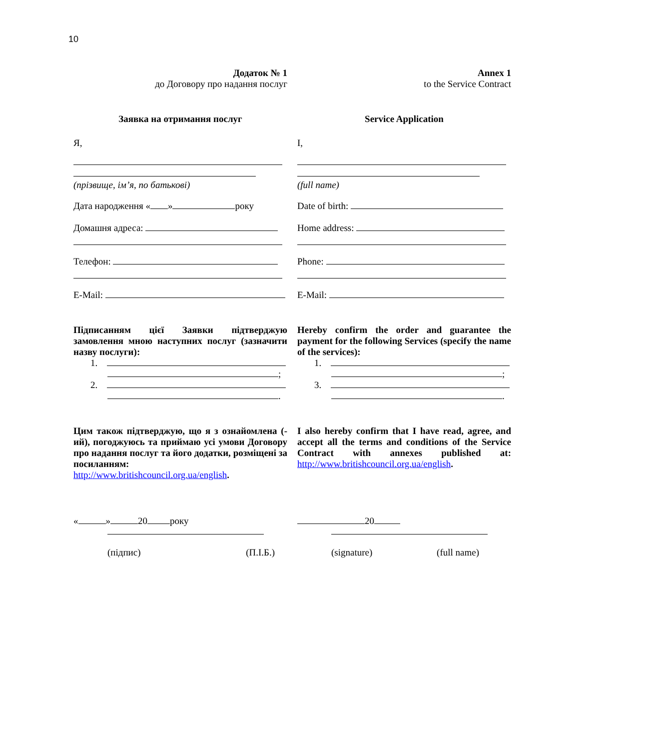10
Додаток № 1
до Договору про надання послуг
Annex 1
to the Service Contract
Заявка на отримання послуг Service Application
Я,
(прізвище, ім’я, по батькові)
Дата народження « » року
Домашня адреса:
Телефон:
E-Mail:
I,
(full name)
Date of birth:
Home address:
Phone:
E-Mail:
Підписанням цієї Заявки підтверджую замовлення мною наступних послуг (зазначити назву послуги):
1.
;
2.
.
Hereby confirm the order and guarantee the payment for the following Services (specify the name of the services):
1.
;
3.
.
Цим також підтверджую, що я з ознайомлена (-ий), погоджуюсь та приймаю усі умови Договору про надання послуг та його додатки, розміщені за посиланням: http://www.britishcouncil.org.ua/english.
I also hereby confirm that I have read, agree, and accept all the terms and conditions of the Service Contract with annexes published at: http://www.britishcouncil.org.ua/english.
« » 20 року
(підпис) (П.І.Б.)
20
(signature) (full name)